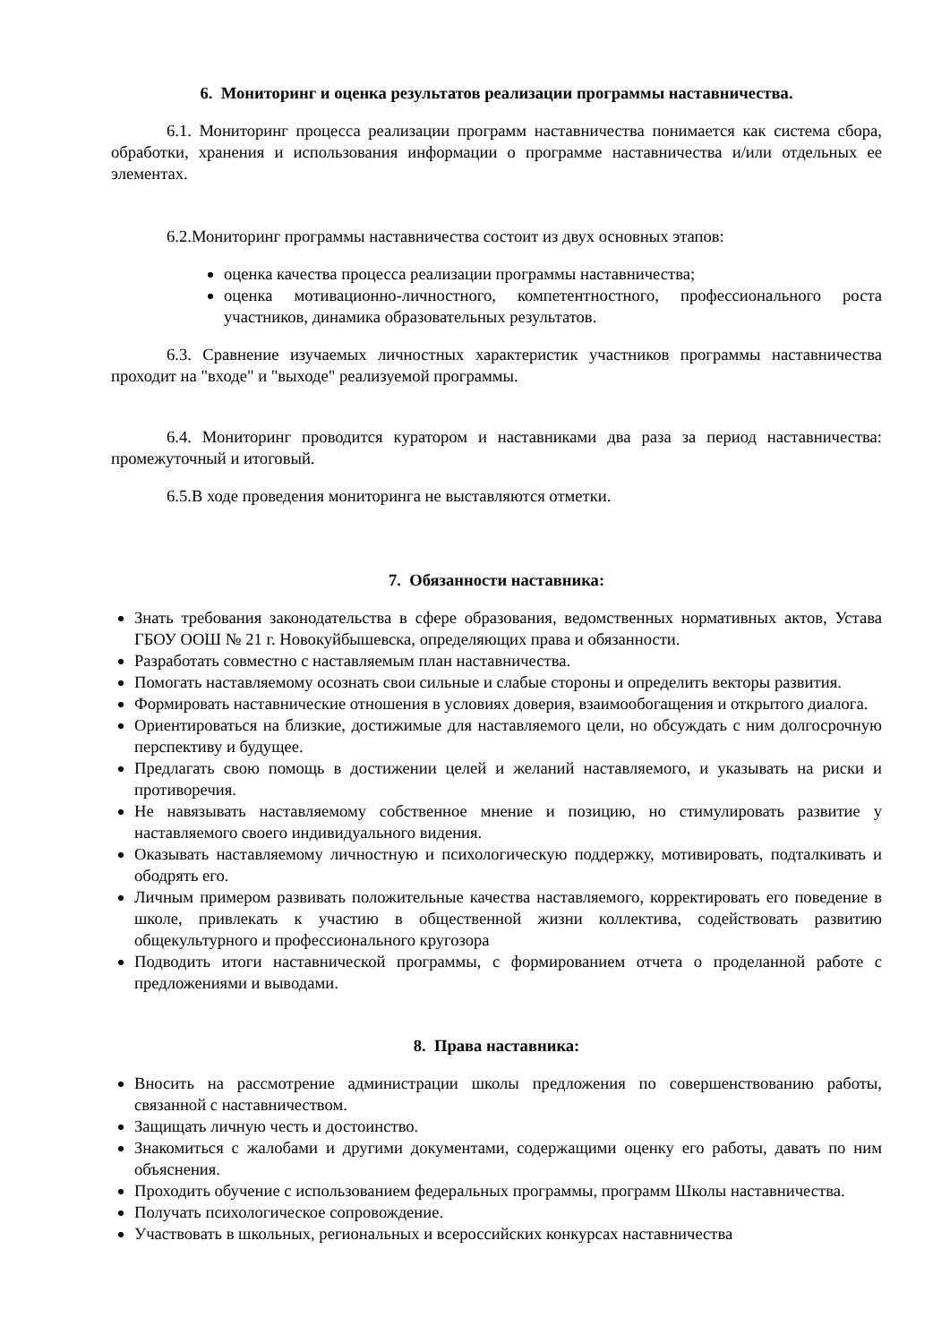6. Мониторинг и оценка результатов реализации программы наставничества.
6.1. Мониторинг процесса реализации программ наставничества понимается как система сбора, обработки, хранения и использования информации о программе наставничества и/или отдельных ее элементах.
6.2.Мониторинг программы наставничества состоит из двух основных этапов:
оценка качества процесса реализации программы наставничества;
оценка мотивационно-личностного, компетентностного, профессионального роста участников, динамика образовательных результатов.
6.3. Сравнение изучаемых личностных характеристик участников программы наставничества проходит на "входе" и "выходе" реализуемой программы.
6.4. Мониторинг проводится куратором и наставниками два раза за период наставничества: промежуточный и итоговый.
6.5.В ходе проведения мониторинга не выставляются отметки.
7. Обязанности наставника:
Знать требования законодательства в сфере образования, ведомственных нормативных актов, Устава ГБОУ ООШ № 21 г. Новокуйбышевска, определяющих права и обязанности.
Разработать совместно с наставляемым план наставничества.
Помогать наставляемому осознать свои сильные и слабые стороны и определить векторы развития.
Формировать наставнические отношения в условиях доверия, взаимообогащения и открытого диалога.
Ориентироваться на близкие, достижимые для наставляемого цели, но обсуждать с ним долгосрочную перспективу и будущее.
Предлагать свою помощь в достижении целей и желаний наставляемого, и указывать на риски и противоречия.
Не навязывать наставляемому собственное мнение и позицию, но стимулировать развитие у наставляемого своего индивидуального видения.
Оказывать наставляемому личностную и психологическую поддержку, мотивировать, подталкивать и ободрять его.
Личным примером развивать положительные качества наставляемого, корректировать его поведение в школе, привлекать к участию в общественной жизни коллектива, содействовать развитию общекультурного и профессионального кругозора
Подводить итоги наставнической программы, с формированием отчета о проделанной работе с предложениями и выводами.
8. Права наставника:
Вносить на рассмотрение администрации школы предложения по совершенствованию работы, связанной с наставничеством.
Защищать личную честь и достоинство.
Знакомиться с жалобами и другими документами, содержащими оценку его работы, давать по ним объяснения.
Проходить обучение с использованием федеральных программы, программ Школы наставничества.
Получать психологическое сопровождение.
Участвовать в школьных, региональных и всероссийских конкурсах наставничества